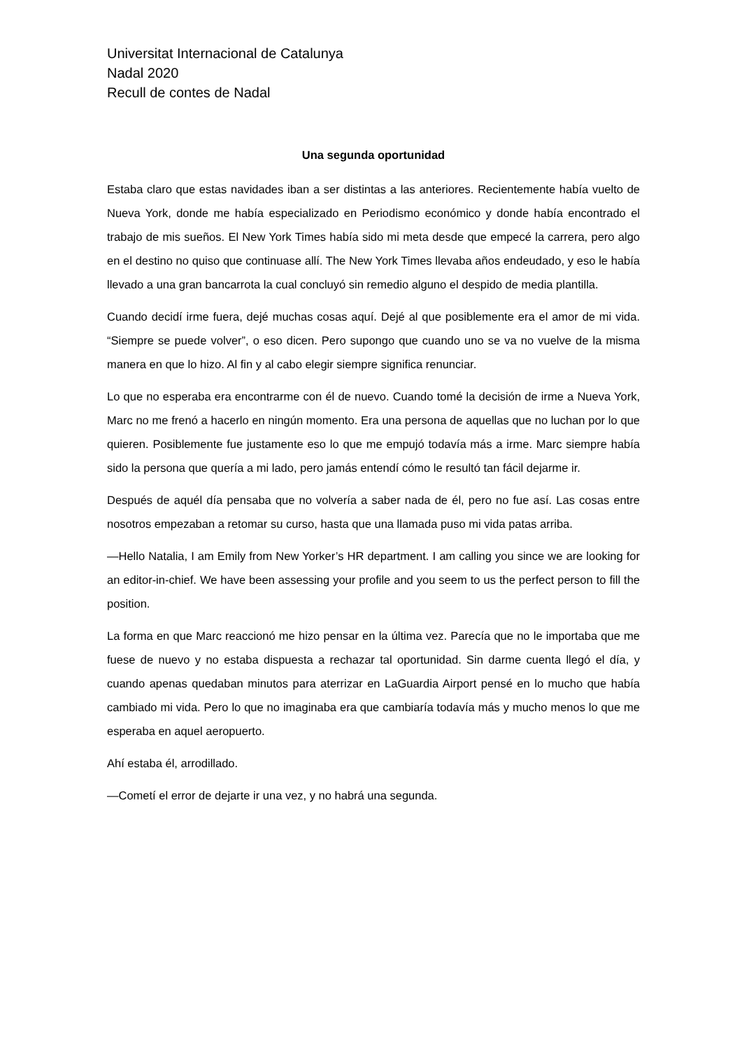Universitat Internacional de Catalunya
Nadal 2020
Recull de contes de Nadal
Una segunda oportunidad
Estaba claro que estas navidades iban a ser distintas a las anteriores. Recientemente había vuelto de Nueva York, donde me había especializado en Periodismo económico y donde había encontrado el trabajo de mis sueños. El New York Times había sido mi meta desde que empecé la carrera, pero algo en el destino no quiso que continuase allí. The New York Times llevaba años endeudado, y eso le había llevado a una gran bancarrota la cual concluyó sin remedio alguno el despido de media plantilla.
Cuando decidí irme fuera, dejé muchas cosas aquí. Dejé al que posiblemente era el amor de mi vida. “Siempre se puede volver”, o eso dicen. Pero supongo que cuando uno se va no vuelve de la misma manera en que lo hizo. Al fin y al cabo elegir siempre significa renunciar.
Lo que no esperaba era encontrarme con él de nuevo. Cuando tomé la decisión de irme a Nueva York, Marc no me frenó a hacerlo en ningún momento. Era una persona de aquellas que no luchan por lo que quieren. Posiblemente fue justamente eso lo que me empujó todavía más a irme. Marc siempre había sido la persona que quería a mi lado, pero jamás entendí cómo le resultó tan fácil dejarme ir.
Después de aquél día pensaba que no volvería a saber nada de él, pero no fue así. Las cosas entre nosotros empezaban a retomar su curso, hasta que una llamada puso mi vida patas arriba.
—Hello Natalia, I am Emily from New Yorker’s HR department. I am calling you since we are looking for an editor-in-chief. We have been assessing your profile and you seem to us the perfect person to fill the position.
La forma en que Marc reaccionó me hizo pensar en la última vez. Parecía que no le importaba que me fuese de nuevo y no estaba dispuesta a rechazar tal oportunidad. Sin darme cuenta llegó el día, y cuando apenas quedaban minutos para aterrizar en LaGuardia Airport pensé en lo mucho que había cambiado mi vida. Pero lo que no imaginaba era que cambiaría todavía más y mucho menos lo que me esperaba en aquel aeropuerto.
Ahí estaba él, arrodillado.
—Cometí el error de dejarte ir una vez, y no habrá una segunda.